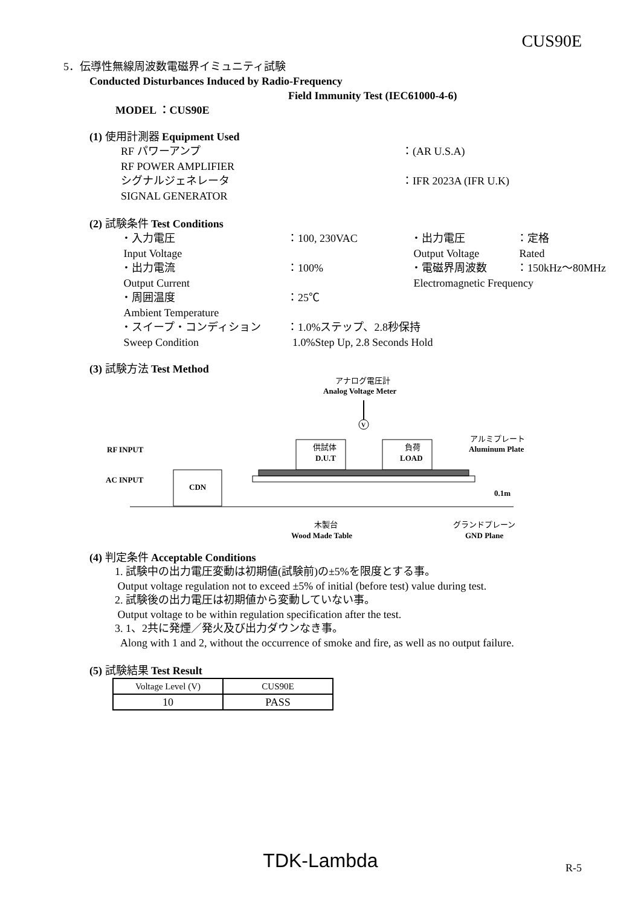CUS90E
5．伝導性無線周波数電磁界イミュニティ試験
Conducted Disturbances Induced by Radio-Frequency
Field Immunity Test (IEC61000-4-6)
MODEL ：CUS90E
(1) 使用計測器 Equipment Used
RF パワーアンプ
：(AR U.S.A)
RF POWER AMPLIFIER
シグナルジェネレータ
：IFR 2023A (IFR U.K)
SIGNAL GENERATOR
(2) 試験条件 Test Conditions
・入力電圧
：100, 230VAC
・出力電圧
：定格
Input Voltage
Output Voltage
Rated
・出力電流
：100%
・電磁界周波数
：150kHz～80MHz
Output Current
Electromagnetic Frequency
・周囲温度
：25℃
Ambient Temperature
・スイープ・コンディション
：1.0%ステップ、2.8秒保持
Sweep Condition
1.0%Step Up, 2.8 Seconds Hold
(3) 試験方法 Test Method
アナログ電圧計
Analog Voltage Meter
V
RF INPUT
AC INPUT
供試体
D.U.T
負荷
LOAD
CDN
アルミプレート
Aluminum Plate
0.1m
木製台
Wood Made Table
グランドプレーン
GND Plane
(4) 判定条件 Acceptable Conditions
1. 試験中の出力電圧変動は初期値(試験前)の±5%を限度とする事。
Output voltage regulation not to exceed ±5% of initial (before test) value during test.
2. 試験後の出力電圧は初期値から変動していない事。
Output voltage to be within regulation specification after the test.
3. 1、2共に発煙／発火及び出力ダウンなき事。
Along with 1 and 2, without the occurrence of smoke and fire, as well as no output failure.
(5) 試験結果 Test Result
| Voltage Level (V) | CUS90E |
| 10 | PASS |
TDK-Lambda R-5